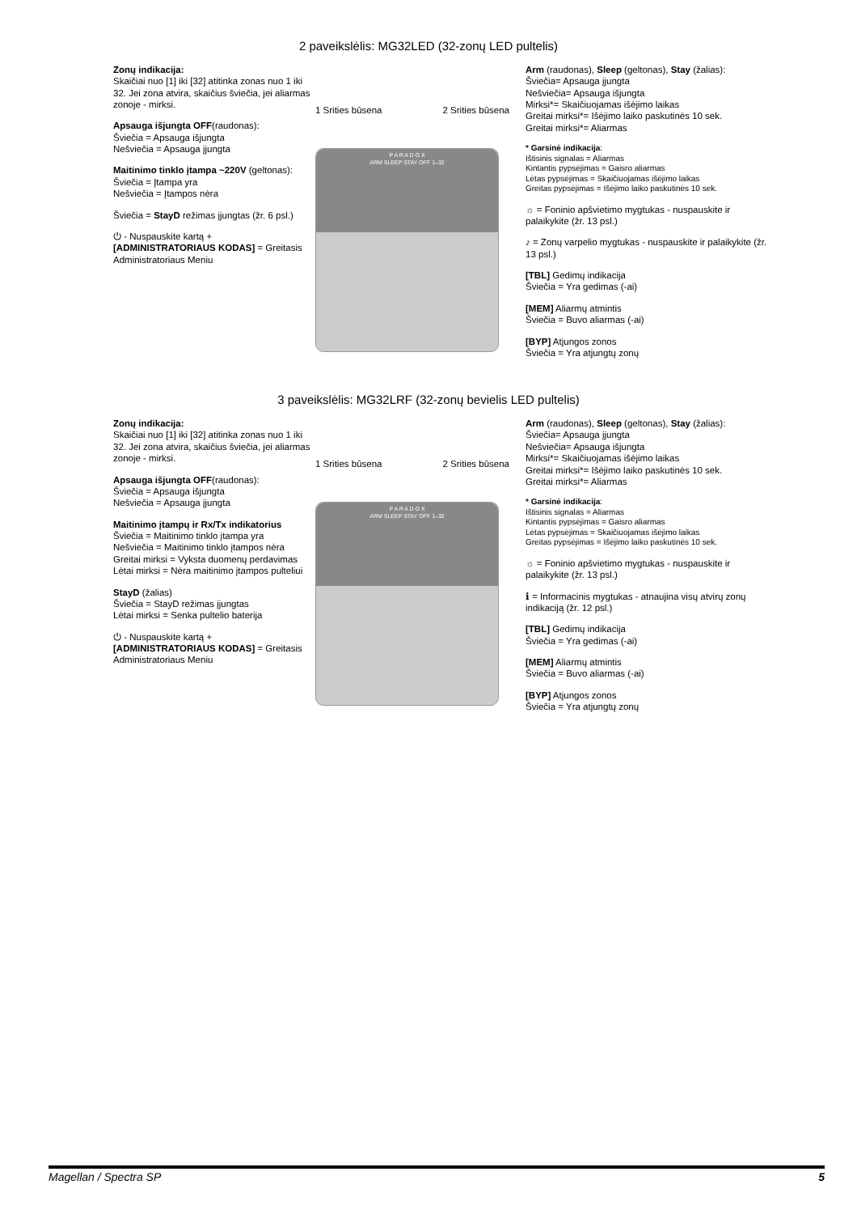2 paveikslėlis: MG32LED (32-zonų LED pultelis)
Zonų indikacija:
Skaičiai nuo [1] iki [32] atitinka zonas nuo 1 iki 32. Jei zona atvira, skaičius šviečia, jei aliarmas zonoje - mirksi.
Apsauga išjungta OFF(raudonas):
Šviečia = Apsauga išjungta
Nešviečia = Apsauga įjungta
Maitinimo tinklo įtampa ~220V (geltonas):
Šviečia = Įtampa yra
Nešviečia = Įtampos nėra
Šviečia = StayD režimas įjungtas (žr. 6 psl.)
⏻ - Nuspauskite kartą + [ADMINISTRATORIAUS KODAS] = Greitasis Administratoriaus Meniu
1 Srities būsena 2 Srities būsena
P A R A D O X
ARM SLEEP STAY OFF 1–32
Arm (raudonas), Sleep (geltonas), Stay (žalias):
Šviečia= Apsauga įjungta
Nešviečia= Apsauga išjungta
Mirksi*= Skaičiuojamas išėjimo laikas
Greitai mirksi*= Išėjimo laiko paskutinės 10 sek.
Greitai mirksi*= Aliarmas
* Garsinė indikacija:
Ištisinis signalas = Aliarmas
Kintantis pypsėjimas = Gaisro aliarmas
Lėtas pypsėjimas = Skaičiuojamas išėjimo laikas
Greitas pypsėjimas = Išėjimo laiko paskutinės 10 sek.
☼ = Foninio apšvietimo mygtukas - nuspauskite ir palaikykite (žr. 13 psl.)
♪ = Zonų varpelio mygtukas - nuspauskite ir palaikykite (žr. 13 psl.)
[TBL] Gedimų indikacija
Šviečia = Yra gedimas (-ai)
[MEM] Aliarmų atmintis
Šviečia = Buvo aliarmas (-ai)
[BYP] Atjungos zonos
Šviečia = Yra atjungtų zonų
3 paveikslėlis: MG32LRF (32-zonų bevielis LED pultelis)
Zonų indikacija:
Skaičiai nuo [1] iki [32] atitinka zonas nuo 1 iki 32. Jei zona atvira, skaičius šviečia, jei aliarmas zonoje - mirksi.
Apsauga išjungta OFF(raudonas):
Šviečia = Apsauga išjungta
Nešviečia = Apsauga įjungta
Maitinimo įtampų ir Rx/Tx indikatorius
Šviečia = Maitinimo tinklo įtampa yra
Nešviečia = Maitinimo tinklo įtampos nėra
Greitai mirksi = Vyksta duomenų perdavimas
Lėtai mirksi = Nėra maitinimo įtampos pulteliui
StayD (žalias)
Šviečia = StayD režimas įjungtas
Lėtai mirksi = Senka pultelio baterija
⏻ - Nuspauskite kartą + [ADMINISTRATORIAUS KODAS] = Greitasis Administratoriaus Meniu
1 Srities būsena 2 Srities būsena
P A R A D O X
ARM SLEEP STAY OFF 1–32
Arm (raudonas), Sleep (geltonas), Stay (žalias):
Šviečia= Apsauga įjungta
Nešviečia= Apsauga išjungta
Mirksi*= Skaičiuojamas išėjimo laikas
Greitai mirksi*= Išėjimo laiko paskutinės 10 sek.
Greitai mirksi*= Aliarmas
* Garsinė indikacija:
Ištisinis signalas = Aliarmas
Kintantis pypsėjimas = Gaisro aliarmas
Lėtas pypsėjimas = Skaičiuojamas išėjimo laikas
Greitas pypsėjimas = Išėjimo laiko paskutinės 10 sek.
☼ = Foninio apšvietimo mygtukas - nuspauskite ir palaikykite (žr. 13 psl.)
ℹ = Informacinis mygtukas - atnaujina visų atvirų zonų indikaciją (žr. 12 psl.)
[TBL] Gedimų indikacija
Šviečia = Yra gedimas (-ai)
[MEM] Aliarmų atmintis
Šviečia = Buvo aliarmas (-ai)
[BYP] Atjungos zonos
Šviečia = Yra atjungtų zonų
Magellan / Spectra SP 5